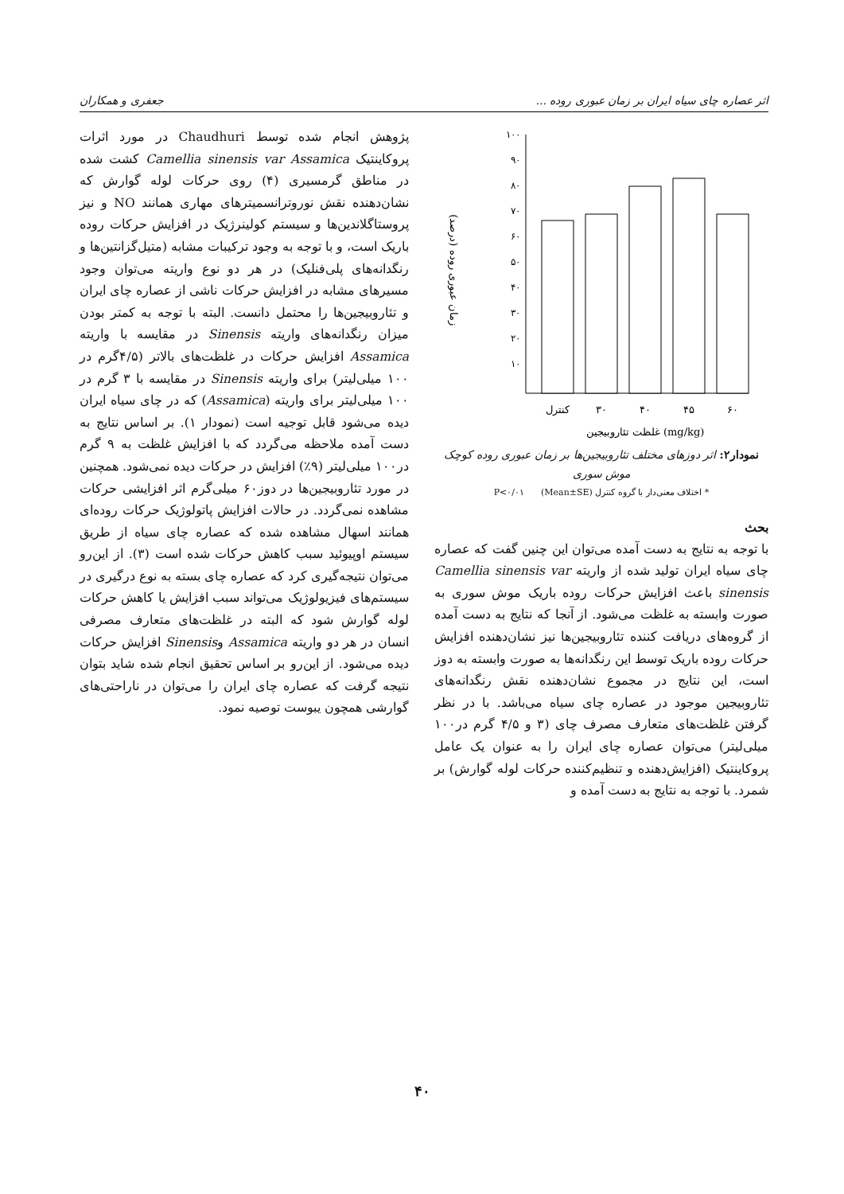اثر عصاره چای سیاه ایران بر زمان عبوری روده ... جعفری و همکاران
۱۰۰
۹۰
۸۰
۷۰
۶۰
۵۰
۴۰
۳۰
۲۰
۱۰
کنترل
۳۰
۴۰
۴۵
۶۰
غلظت تئاروبیجین (mg/kg)
زمان عبوری روده (درصد)
نمودار۲: اثر دوزهای مختلف تئاروبیجین‌ها بر زمان عبوری روده کوچک موش سوری
* اختلاف معنی‌دار با گروه کنترل P<۰/۰۱ (Mean±SE)
بحث
با توجه به نتایج به دست آمده می‌توان این چنین گفت که عصاره چای سیاه ایران تولید شده از واریته Camellia sinensis var sinensis باعث افزایش حرکات روده باریک موش سوری به صورت وابسته به غلظت می‌شود. از آنجا که نتایج به دست آمده از گروه‌های دریافت کننده تئاروبیجین‌ها نیز نشان‌دهنده افزایش حرکات روده باریک توسط این رنگدانه‌ها به صورت وابسته به دوز است، این نتایج در مجموع نشان‌دهنده نقش رنگدانه‌های تئاروبیجین موجود در عصاره چای سیاه می‌باشد. با در نظر گرفتن غلظت‌های متعارف مصرف چای (۳ و ۴/۵ گرم در۱۰۰ میلی‌لیتر) می‌توان عصاره چای ایران را به عنوان یک عامل پروکاینتیک (افزایش‌دهنده و تنظیم‌کننده حرکات لوله گوارش) بر شمرد. با توجه به نتایج به دست آمده و
پژوهش انجام شده توسط Chaudhuri در مورد اثرات پروکاینتیک Camellia sinensis var Assamica کشت شده در مناطق گرمسیری (۴) روی حرکات لوله گوارش که نشان‌دهنده نقش نوروترانسمیترهای مهاری همانند NO و نیز پروستاگلاندین‌ها و سیستم کولینرژیک در افزایش حرکات روده باریک است، و با توجه به وجود ترکیبات مشابه (متیل‌گزانتین‌ها و رنگدانه‌های پلی‌فنلیک) در هر دو نوع واریته می‌توان وجود مسیرهای مشابه در افزایش حرکات ناشی از عصاره چای ایران و تئاروبیجین‌ها را محتمل دانست. البته با توجه به کمتر بودن میزان رنگدانه‌های واریته Sinensis در مقایسه با واریته Assamica افزایش حرکات در غلظت‌های بالاتر (۴/۵گرم در ۱۰۰ میلی‌لیتر) برای واریته Sinensis در مقایسه با ۳ گرم در ۱۰۰ میلی‌لیتر برای واریته (Assamica) که در چای سیاه ایران دیده می‌شود قابل توجیه است (نمودار ۱). بر اساس نتایج به دست آمده ملاحظه می‌گردد که با افزایش غلظت به ۹ گرم در۱۰۰ میلی‌لیتر (۹٪) افزایش در حرکات دیده نمی‌شود. همچنین در مورد تئاروبیجین‌ها در دوز۶۰ میلی‌گرم اثر افزایشی حرکات مشاهده نمی‌گردد. در حالات افزایش پاتولوژیک حرکات روده‌ای همانند اسهال مشاهده شده که عصاره چای سیاه از طریق سیستم اوپیوئید سبب کاهش حرکات شده است (۳). از این‌رو می‌توان نتیجه‌گیری کرد که عصاره چای بسته به نوع درگیری در سیستم‌های فیزیولوژیک می‌تواند سبب افزایش یا کاهش حرکات لوله گوارش شود که البته در غلظت‌های متعارف مصرفی انسان در هر دو واریته Assamica وSinensis افزایش حرکات دیده می‌شود. از این‌رو بر اساس تحقیق انجام شده شاید بتوان نتیجه گرفت که عصاره چای ایران را می‌توان در ناراحتی‌های گوارشی همچون یبوست توصیه نمود.
۴۰